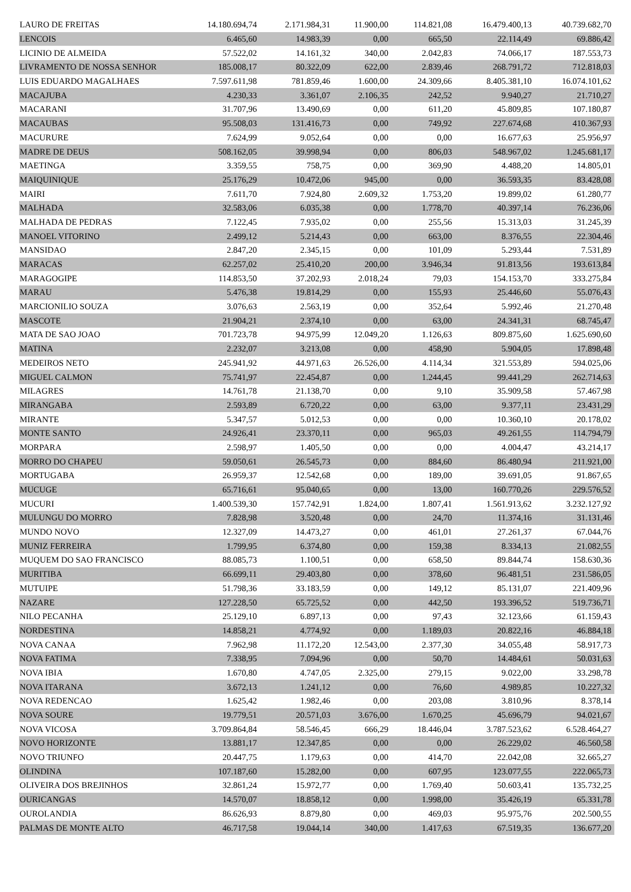| LAURO DE FREITAS | 14.180.694,74 | 2.171.984,31 | 11.900,00 | 114.821,08 | 16.479.400,13 | 40.739.682,70 |
| LENCOIS | 6.465,60 | 14.983,39 | 0,00 | 665,50 | 22.114,49 | 69.886,42 |
| LICINIO DE ALMEIDA | 57.522,02 | 14.161,32 | 340,00 | 2.042,83 | 74.066,17 | 187.553,73 |
| LIVRAMENTO DE NOSSA SENHOR | 185.008,17 | 80.322,09 | 622,00 | 2.839,46 | 268.791,72 | 712.818,03 |
| LUIS EDUARDO MAGALHAES | 7.597.611,98 | 781.859,46 | 1.600,00 | 24.309,66 | 8.405.381,10 | 16.074.101,62 |
| MACAJUBA | 4.230,33 | 3.361,07 | 2.106,35 | 242,52 | 9.940,27 | 21.710,27 |
| MACARANI | 31.707,96 | 13.490,69 | 0,00 | 611,20 | 45.809,85 | 107.180,87 |
| MACAUBAS | 95.508,03 | 131.416,73 | 0,00 | 749,92 | 227.674,68 | 410.367,93 |
| MACURURE | 7.624,99 | 9.052,64 | 0,00 | 0,00 | 16.677,63 | 25.956,97 |
| MADRE DE DEUS | 508.162,05 | 39.998,94 | 0,00 | 806,03 | 548.967,02 | 1.245.681,17 |
| MAETINGA | 3.359,55 | 758,75 | 0,00 | 369,90 | 4.488,20 | 14.805,01 |
| MAIQUINIQUE | 25.176,29 | 10.472,06 | 945,00 | 0,00 | 36.593,35 | 83.428,08 |
| MAIRI | 7.611,70 | 7.924,80 | 2.609,32 | 1.753,20 | 19.899,02 | 61.280,77 |
| MALHADA | 32.583,06 | 6.035,38 | 0,00 | 1.778,70 | 40.397,14 | 76.236,06 |
| MALHADA DE PEDRAS | 7.122,45 | 7.935,02 | 0,00 | 255,56 | 15.313,03 | 31.245,39 |
| MANOEL VITORINO | 2.499,12 | 5.214,43 | 0,00 | 663,00 | 8.376,55 | 22.304,46 |
| MANSIDAO | 2.847,20 | 2.345,15 | 0,00 | 101,09 | 5.293,44 | 7.531,89 |
| MARACAS | 62.257,02 | 25.410,20 | 200,00 | 3.946,34 | 91.813,56 | 193.613,84 |
| MARAGOGIPE | 114.853,50 | 37.202,93 | 2.018,24 | 79,03 | 154.153,70 | 333.275,84 |
| MARAU | 5.476,38 | 19.814,29 | 0,00 | 155,93 | 25.446,60 | 55.076,43 |
| MARCIONILIO SOUZA | 3.076,63 | 2.563,19 | 0,00 | 352,64 | 5.992,46 | 21.270,48 |
| MASCOTE | 21.904,21 | 2.374,10 | 0,00 | 63,00 | 24.341,31 | 68.745,47 |
| MATA DE SAO JOAO | 701.723,78 | 94.975,99 | 12.049,20 | 1.126,63 | 809.875,60 | 1.625.690,60 |
| MATINA | 2.232,07 | 3.213,08 | 0,00 | 458,90 | 5.904,05 | 17.898,48 |
| MEDEIROS NETO | 245.941,92 | 44.971,63 | 26.526,00 | 4.114,34 | 321.553,89 | 594.025,06 |
| MIGUEL CALMON | 75.741,97 | 22.454,87 | 0,00 | 1.244,45 | 99.441,29 | 262.714,63 |
| MILAGRES | 14.761,78 | 21.138,70 | 0,00 | 9,10 | 35.909,58 | 57.467,98 |
| MIRANGABA | 2.593,89 | 6.720,22 | 0,00 | 63,00 | 9.377,11 | 23.431,29 |
| MIRANTE | 5.347,57 | 5.012,53 | 0,00 | 0,00 | 10.360,10 | 20.178,02 |
| MONTE SANTO | 24.926,41 | 23.370,11 | 0,00 | 965,03 | 49.261,55 | 114.794,79 |
| MORPARA | 2.598,97 | 1.405,50 | 0,00 | 0,00 | 4.004,47 | 43.214,17 |
| MORRO DO CHAPEU | 59.050,61 | 26.545,73 | 0,00 | 884,60 | 86.480,94 | 211.921,00 |
| MORTUGABA | 26.959,37 | 12.542,68 | 0,00 | 189,00 | 39.691,05 | 91.867,65 |
| MUCUGE | 65.716,61 | 95.040,65 | 0,00 | 13,00 | 160.770,26 | 229.576,52 |
| MUCURI | 1.400.539,30 | 157.742,91 | 1.824,00 | 1.807,41 | 1.561.913,62 | 3.232.127,92 |
| MULUNGU DO MORRO | 7.828,98 | 3.520,48 | 0,00 | 24,70 | 11.374,16 | 31.131,46 |
| MUNDO NOVO | 12.327,09 | 14.473,27 | 0,00 | 461,01 | 27.261,37 | 67.044,76 |
| MUNIZ FERREIRA | 1.799,95 | 6.374,80 | 0,00 | 159,38 | 8.334,13 | 21.082,55 |
| MUQUEM DO SAO FRANCISCO | 88.085,73 | 1.100,51 | 0,00 | 658,50 | 89.844,74 | 158.630,36 |
| MURITIBA | 66.699,11 | 29.403,80 | 0,00 | 378,60 | 96.481,51 | 231.586,05 |
| MUTUIPE | 51.798,36 | 33.183,59 | 0,00 | 149,12 | 85.131,07 | 221.409,96 |
| NAZARE | 127.228,50 | 65.725,52 | 0,00 | 442,50 | 193.396,52 | 519.736,71 |
| NILO PECANHA | 25.129,10 | 6.897,13 | 0,00 | 97,43 | 32.123,66 | 61.159,43 |
| NORDESTINA | 14.858,21 | 4.774,92 | 0,00 | 1.189,03 | 20.822,16 | 46.884,18 |
| NOVA CANAA | 7.962,98 | 11.172,20 | 12.543,00 | 2.377,30 | 34.055,48 | 58.917,73 |
| NOVA FATIMA | 7.338,95 | 7.094,96 | 0,00 | 50,70 | 14.484,61 | 50.031,63 |
| NOVA IBIA | 1.670,80 | 4.747,05 | 2.325,00 | 279,15 | 9.022,00 | 33.298,78 |
| NOVA ITARANA | 3.672,13 | 1.241,12 | 0,00 | 76,60 | 4.989,85 | 10.227,32 |
| NOVA REDENCAO | 1.625,42 | 1.982,46 | 0,00 | 203,08 | 3.810,96 | 8.378,14 |
| NOVA SOURE | 19.779,51 | 20.571,03 | 3.676,00 | 1.670,25 | 45.696,79 | 94.021,67 |
| NOVA VICOSA | 3.709.864,84 | 58.546,45 | 666,29 | 18.446,04 | 3.787.523,62 | 6.528.464,27 |
| NOVO HORIZONTE | 13.881,17 | 12.347,85 | 0,00 | 0,00 | 26.229,02 | 46.560,58 |
| NOVO TRIUNFO | 20.447,75 | 1.179,63 | 0,00 | 414,70 | 22.042,08 | 32.665,27 |
| OLINDINA | 107.187,60 | 15.282,00 | 0,00 | 607,95 | 123.077,55 | 222.065,73 |
| OLIVEIRA DOS BREJINHOS | 32.861,24 | 15.972,77 | 0,00 | 1.769,40 | 50.603,41 | 135.732,25 |
| OURICANGAS | 14.570,07 | 18.858,12 | 0,00 | 1.998,00 | 35.426,19 | 65.331,78 |
| OUROLANDIA | 86.626,93 | 8.879,80 | 0,00 | 469,03 | 95.975,76 | 202.500,55 |
| PALMAS DE MONTE ALTO | 46.717,58 | 19.044,14 | 340,00 | 1.417,63 | 67.519,35 | 136.677,20 |